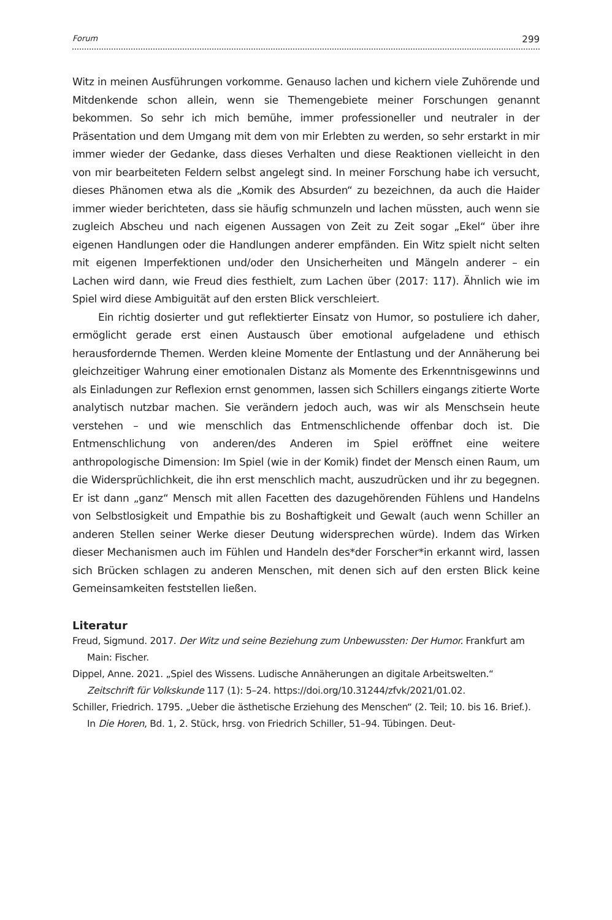Forum 299
Witz in meinen Ausführungen vorkomme. Genauso lachen und kichern viele Zuhörende und Mitdenkende schon allein, wenn sie Themengebiete meiner Forschungen genannt bekommen. So sehr ich mich bemühe, immer professioneller und neutraler in der Präsentation und dem Umgang mit dem von mir Erlebten zu werden, so sehr erstarkt in mir immer wieder der Gedanke, dass dieses Verhalten und diese Reaktionen vielleicht in den von mir bearbeiteten Feldern selbst angelegt sind. In meiner Forschung habe ich versucht, dieses Phänomen etwa als die „Komik des Absurden“ zu bezeichnen, da auch die Haider immer wieder berichteten, dass sie häufig schmunzeln und lachen müssten, auch wenn sie zugleich Abscheu und nach eigenen Aussagen von Zeit zu Zeit sogar „Ekel“ über ihre eigenen Handlungen oder die Handlungen anderer empfänden. Ein Witz spielt nicht selten mit eigenen Imperfektionen und/oder den Unsicherheiten und Mängeln anderer – ein Lachen wird dann, wie Freud dies festhielt, zum Lachen über (2017: 117). Ähnlich wie im Spiel wird diese Ambiguität auf den ersten Blick verschleiert.
Ein richtig dosierter und gut reflektierter Einsatz von Humor, so postuliere ich daher, ermöglicht gerade erst einen Austausch über emotional aufgeladene und ethisch herausfordernde Themen. Werden kleine Momente der Entlastung und der Annäherung bei gleichzeitiger Wahrung einer emotionalen Distanz als Momente des Erkenntnisgewinns und als Einladungen zur Reflexion ernst genommen, lassen sich Schillers eingangs zitierte Worte analytisch nutzbar machen. Sie verändern jedoch auch, was wir als Menschsein heute verstehen – und wie menschlich das Entmenschlichende offenbar doch ist. Die Entmenschlichung von anderen/des Anderen im Spiel eröffnet eine weitere anthropologische Dimension: Im Spiel (wie in der Komik) findet der Mensch einen Raum, um die Widersprüchlichkeit, die ihn erst menschlich macht, auszudrücken und ihr zu begegnen. Er ist dann „ganz“ Mensch mit allen Facetten des dazugehörenden Fühlens und Handelns von Selbstlosigkeit und Empathie bis zu Boshaftigkeit und Gewalt (auch wenn Schiller an anderen Stellen seiner Werke dieser Deutung widersprechen würde). Indem das Wirken dieser Mechanismen auch im Fühlen und Handeln des*der Forscher*in erkannt wird, lassen sich Brücken schlagen zu anderen Menschen, mit denen sich auf den ersten Blick keine Gemeinsamkeiten feststellen ließen.
Literatur
Freud, Sigmund. 2017. Der Witz und seine Beziehung zum Unbewussten: Der Humor. Frankfurt am Main: Fischer.
Dippel, Anne. 2021. „Spiel des Wissens. Ludische Annäherungen an digitale Arbeitswelten.“ Zeitschrift für Volkskunde 117 (1): 5–24. https://doi.org/10.31244/zfvk/2021/01.02.
Schiller, Friedrich. 1795. „Ueber die ästhetische Erziehung des Menschen“ (2. Teil; 10. bis 16. Brief.). In Die Horen, Bd. 1, 2. Stück, hrsg. von Friedrich Schiller, 51–94. Tübingen. Deut-